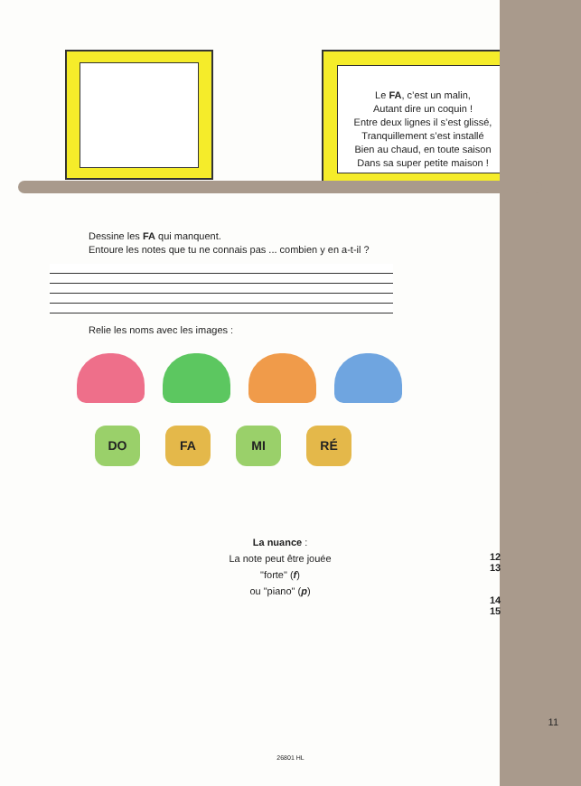Le FA, c’est un malin,
Autant dire un coquin !
Entre deux lignes il s’est glissé,
Tranquillement s’est installé
Bien au chaud, en toute saison
Dans sa super petite maison !
Dessine les FA qui manquent.
Entoure les notes que tu ne connais pas ... combien y en a-t-il ?
Relie les noms avec les images :
DO FA MI RÉ
La nuance :
La note peut être jouée
"forte" (f)
ou "piano" (p)
12
13
14
15
11
26801 HL